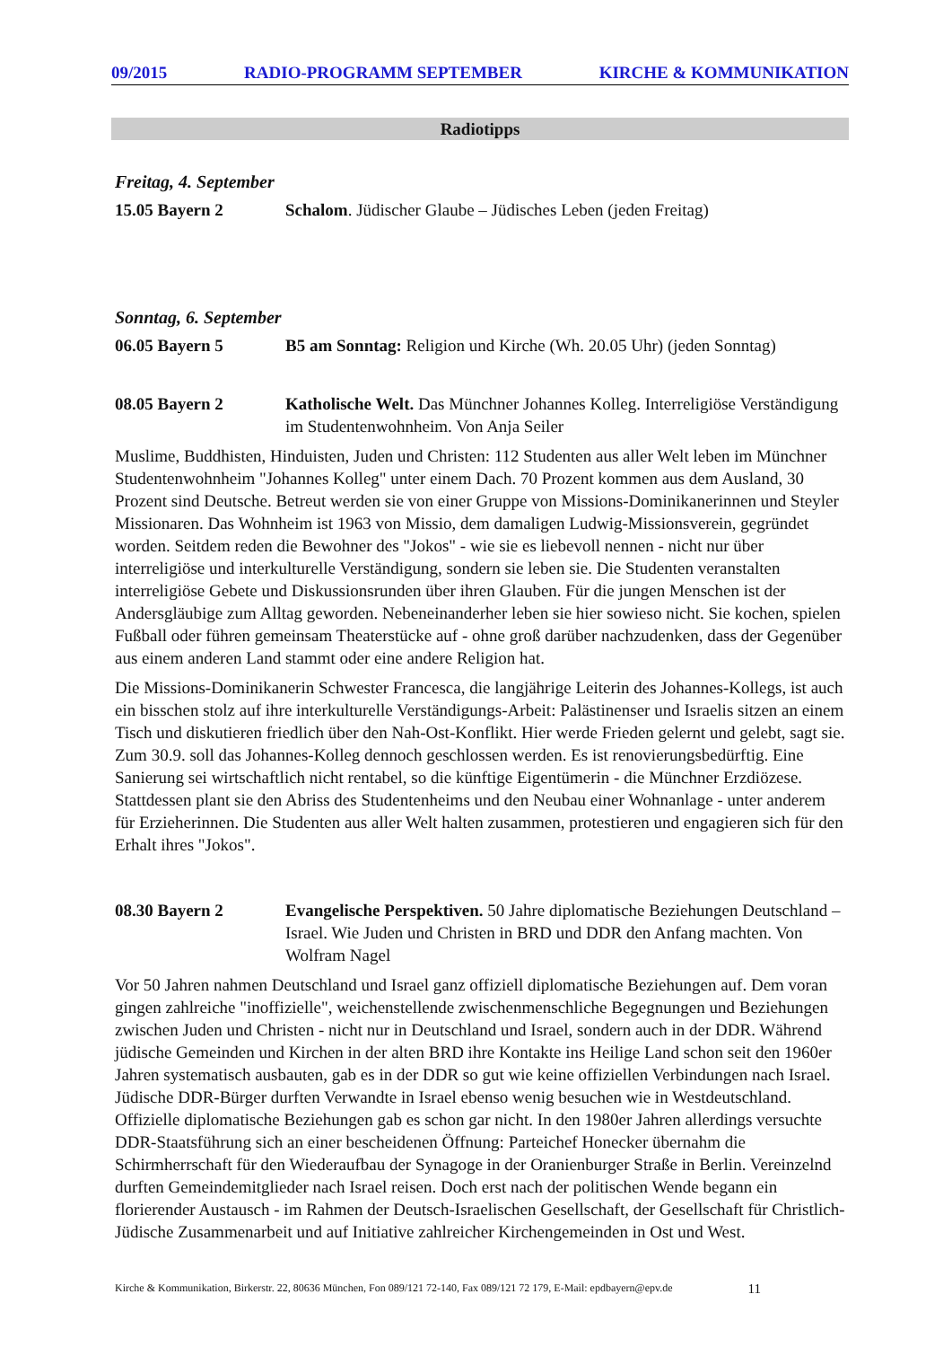09/2015 RADIO-PROGRAMM SEPTEMBER KIRCHE & KOMMUNIKATION
Radiotipps
Freitag, 4. September
15.05 Bayern 2 Schalom. Jüdischer Glaube – Jüdisches Leben (jeden Freitag)
Sonntag, 6. September
06.05 Bayern 5 B5 am Sonntag: Religion und Kirche (Wh. 20.05 Uhr) (jeden Sonntag)
08.05 Bayern 2 Katholische Welt. Das Münchner Johannes Kolleg. Interreligiöse Verständigung im Studentenwohnheim. Von Anja Seiler
Muslime, Buddhisten, Hinduisten, Juden und Christen: 112 Studenten aus aller Welt leben im Münchner Studentenwohnheim "Johannes Kolleg" unter einem Dach. 70 Prozent kommen aus dem Ausland, 30 Prozent sind Deutsche. Betreut werden sie von einer Gruppe von Missions-Dominikanerinnen und Steyler Missionaren. Das Wohnheim ist 1963 von Missio, dem damaligen Ludwig-Missionsverein, gegründet worden. Seitdem reden die Bewohner des "Jokos" - wie sie es liebevoll nennen - nicht nur über interreligiöse und interkulturelle Verständigung, sondern sie leben sie. Die Studenten veranstalten interreligiöse Gebete und Diskussionsrunden über ihren Glauben. Für die jungen Menschen ist der Andersgläubige zum Alltag geworden. Nebeneinanderher leben sie hier sowieso nicht. Sie kochen, spielen Fußball oder führen gemeinsam Theaterstücke auf - ohne groß darüber nachzudenken, dass der Gegenüber aus einem anderen Land stammt oder eine andere Religion hat.
Die Missions-Dominikanerin Schwester Francesca, die langjährige Leiterin des Johannes-Kollegs, ist auch ein bisschen stolz auf ihre interkulturelle Verständigungs-Arbeit: Palästinenser und Israelis sitzen an einem Tisch und diskutieren friedlich über den Nah-Ost-Konflikt. Hier werde Frieden gelernt und gelebt, sagt sie. Zum 30.9. soll das Johannes-Kolleg dennoch geschlossen werden. Es ist renovierungsbedürftig. Eine Sanierung sei wirtschaftlich nicht rentabel, so die künftige Eigentümerin - die Münchner Erzdiözese. Stattdessen plant sie den Abriss des Studentenheims und den Neubau einer Wohnanlage - unter anderem für Erzieherinnen. Die Studenten aus aller Welt halten zusammen, protestieren und engagieren sich für den Erhalt ihres "Jokos".
08.30 Bayern 2 Evangelische Perspektiven. 50 Jahre diplomatische Beziehungen Deutschland – Israel. Wie Juden und Christen in BRD und DDR den Anfang machten. Von Wolfram Nagel
Vor 50 Jahren nahmen Deutschland und Israel ganz offiziell diplomatische Beziehungen auf. Dem voran gingen zahlreiche "inoffizielle", weichenstellende zwischenmenschliche Begegnungen und Beziehungen zwischen Juden und Christen - nicht nur in Deutschland und Israel, sondern auch in der DDR. Während jüdische Gemeinden und Kirchen in der alten BRD ihre Kontakte ins Heilige Land schon seit den 1960er Jahren systematisch ausbauten, gab es in der DDR so gut wie keine offiziellen Verbindungen nach Israel. Jüdische DDR-Bürger durften Verwandte in Israel ebenso wenig besuchen wie in Westdeutschland. Offizielle diplomatische Beziehungen gab es schon gar nicht. In den 1980er Jahren allerdings versuchte DDR-Staatsführung sich an einer bescheidenen Öffnung: Parteichef Honecker übernahm die Schirmherrschaft für den Wiederaufbau der Synagoge in der Oranienburger Straße in Berlin. Vereinzelnd durften Gemeindemitglieder nach Israel reisen. Doch erst nach der politischen Wende begann ein florierender Austausch - im Rahmen der Deutsch-Israelischen Gesellschaft, der Gesellschaft für Christlich-Jüdische Zusammenarbeit und auf Initiative zahlreicher Kirchengemeinden in Ost und West.
Kirche & Kommunikation, Birkerstr. 22, 80636 München, Fon 089/121 72-140, Fax 089/121 72 179, E-Mail: epdbayern@epv.de 11